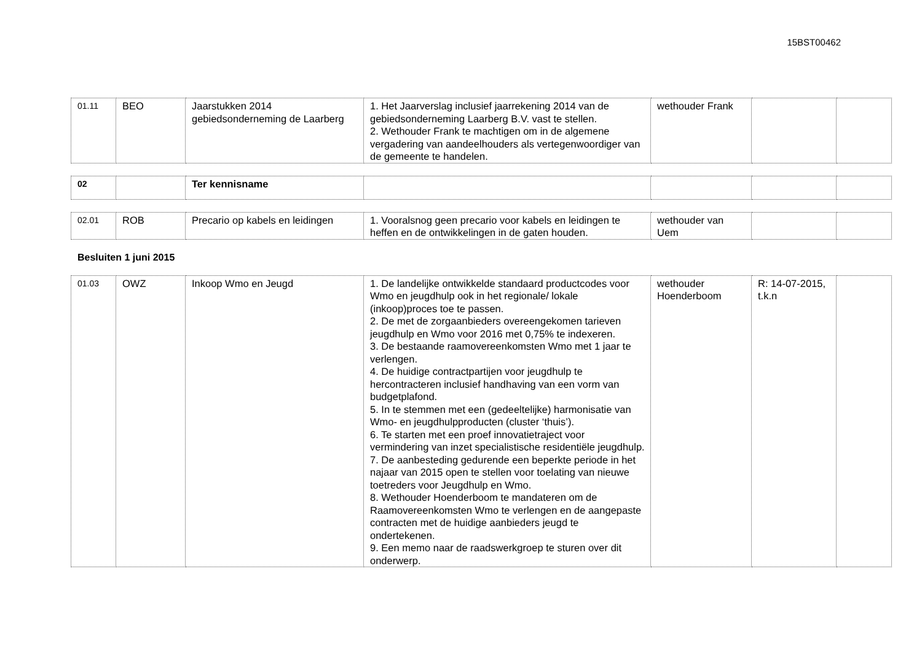15BST00462
| 01.11 | BEO | Jaarstukken 2014 gebiedsonderneming de Laarberg | 1. Het Jaarverslag inclusief jaarrekening 2014 van de gebiedsonderneming Laarberg B.V. vast te stellen. 2. Wethouder Frank te machtigen om in de algemene vergadering van aandeelhouders als vertegenwoordiger van de gemeente te handelen. | wethouder Frank | | |
| 02 | | Ter kennisname | | | | |
| 02.01 | ROB | Precario op kabels en leidingen | 1. Vooralsnog geen precario voor kabels en leidingen te heffen en de ontwikkelingen in de gaten houden. | wethouder van Uem | | |
Besluiten 1 juni 2015
| 01.03 | OWZ | Inkoop Wmo en Jeugd | 1. De landelijke ontwikkelde standaard productcodes voor Wmo en jeugdhulp ook in het regionale/ lokale (inkoop)proces toe te passen. 2. De met de zorgaanbieders overeengekomen tarieven jeugdhulp en Wmo voor 2016 met 0,75% te indexeren. 3. De bestaande raamovereenkomsten Wmo met 1 jaar te verlengen. 4. De huidige contractpartijen voor jeugdhulp te hercontracteren inclusief handhaving van een vorm van budgetplafond. 5. In te stemmen met een (gedeeltelijke) harmonisatie van Wmo- en jeugdhulpproducten (cluster ‘thuis’). 6. Te starten met een proef innovatietraject voor vermindering van inzet specialistische residentiële jeugdhulp. 7. De aanbesteding gedurende een beperkte periode in het najaar van 2015 open te stellen voor toelating van nieuwe toetreders voor Jeugdhulp en Wmo. 8. Wethouder Hoenderboom te mandateren om de Raamovereenkomsten Wmo te verlengen en de aangepaste contracten met de huidige aanbieders jeugd te ondertekenen. 9. Een memo naar de raadswerkgroep te sturen over dit onderwerp. | wethouder Hoenderboom | R: 14-07-2015, t.k.n | |